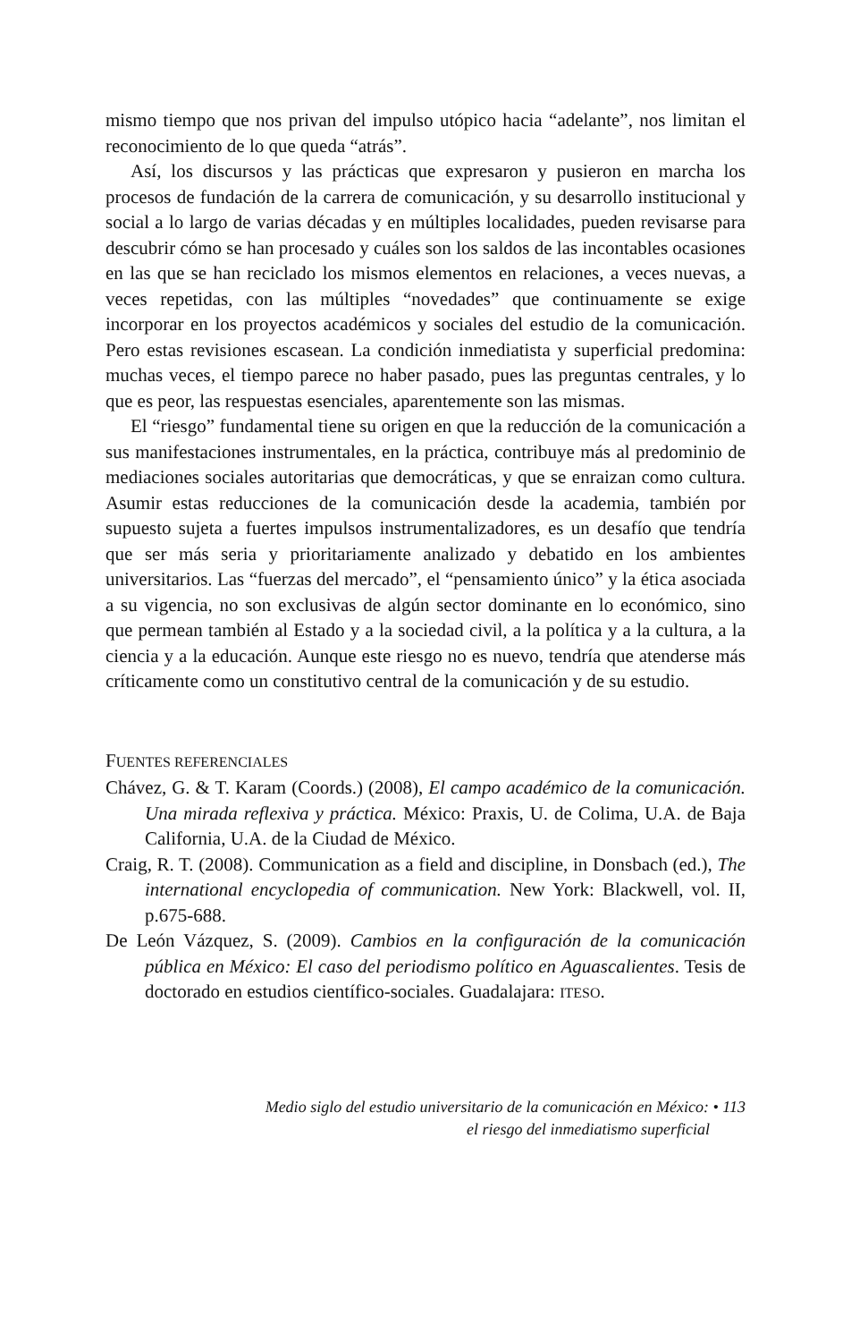mismo tiempo que nos privan del impulso utópico hacia “adelante”, nos limitan el reconocimiento de lo que queda “atrás”.
Así, los discursos y las prácticas que expresaron y pusieron en marcha los procesos de fundación de la carrera de comunicación, y su desarrollo institucional y social a lo largo de varias décadas y en múltiples localidades, pueden revisarse para descubrir cómo se han procesado y cuáles son los saldos de las incontables ocasiones en las que se han reciclado los mismos elementos en relaciones, a veces nuevas, a veces repetidas, con las múltiples “novedades” que continuamente se exige incorporar en los proyectos académicos y sociales del estudio de la comunicación. Pero estas revisiones escasean. La condición inmediatista y superficial predomina: muchas veces, el tiempo parece no haber pasado, pues las preguntas centrales, y lo que es peor, las respuestas esenciales, aparentemente son las mismas.
El “riesgo” fundamental tiene su origen en que la reducción de la comunicación a sus manifestaciones instrumentales, en la práctica, contribuye más al predominio de mediaciones sociales autoritarias que democráticas, y que se enraizan como cultura. Asumir estas reducciones de la comunicación desde la academia, también por supuesto sujeta a fuertes impulsos instrumentalizadores, es un desafío que tendría que ser más seria y prioritariamente analizado y debatido en los ambientes universitarios. Las “fuerzas del mercado”, el “pensamiento único” y la ética asociada a su vigencia, no son exclusivas de algún sector dominante en lo económico, sino que permean también al Estado y a la sociedad civil, a la política y a la cultura, a la ciencia y a la educación. Aunque este riesgo no es nuevo, tendría que atenderse más críticamente como un constitutivo central de la comunicación y de su estudio.
FUENTES REFERENCIALES
Chávez, G. & T. Karam (Coords.) (2008), El campo académico de la comunicación. Una mirada reflexiva y práctica. México: Praxis, U. de Colima, U.A. de Baja California, U.A. de la Ciudad de México.
Craig, R. T. (2008). Communication as a field and discipline, in Donsbach (ed.), The international encyclopedia of communication. New York: Blackwell, vol. II, p.675-688.
De León Vázquez, S. (2009). Cambios en la configuración de la comunicación pública en México: El caso del periodismo político en Aguascalientes. Tesis de doctorado en estudios científico-sociales. Guadalajara: ITESO.
Medio siglo del estudio universitario de la comunicación en México: • 113
el riesgo del inmediatismo superficial